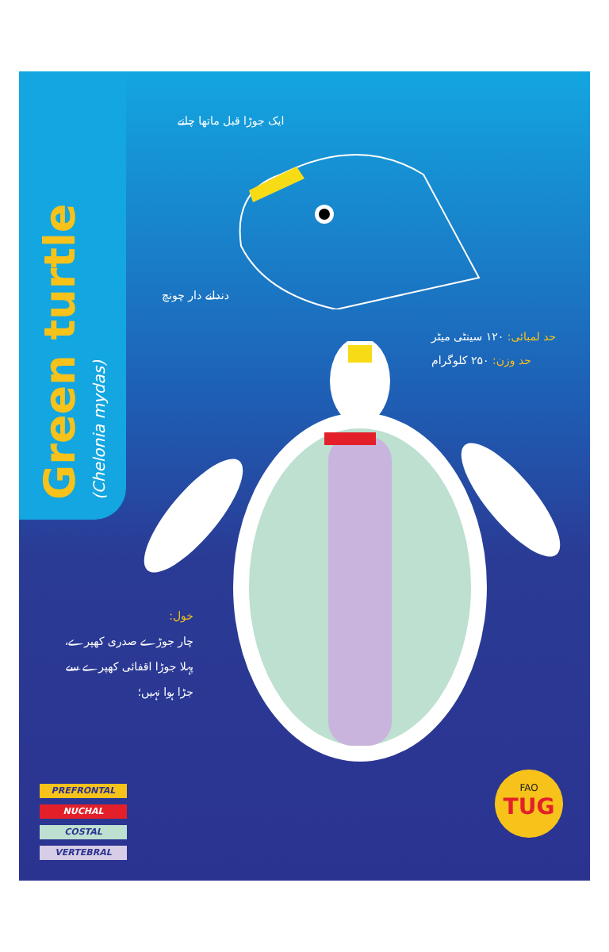Green turtle
(Chelonia mydas)
ایک جوڑا قبل ماتھا چانے
دندانے دار چونچ
حد لمبائی: ۱۲۰ سینٹی میٹر
حد وزن: ۲۵۰ کلوگرام
خول:
چار جوڑے صدری کھپرے،
پہلا جوڑا اقفائی کھپرے سے
جڑا ہوا نہیں؛
PREFRONTAL
NUCHAL
COSTAL
VERTEBRAL
FAO
TUG